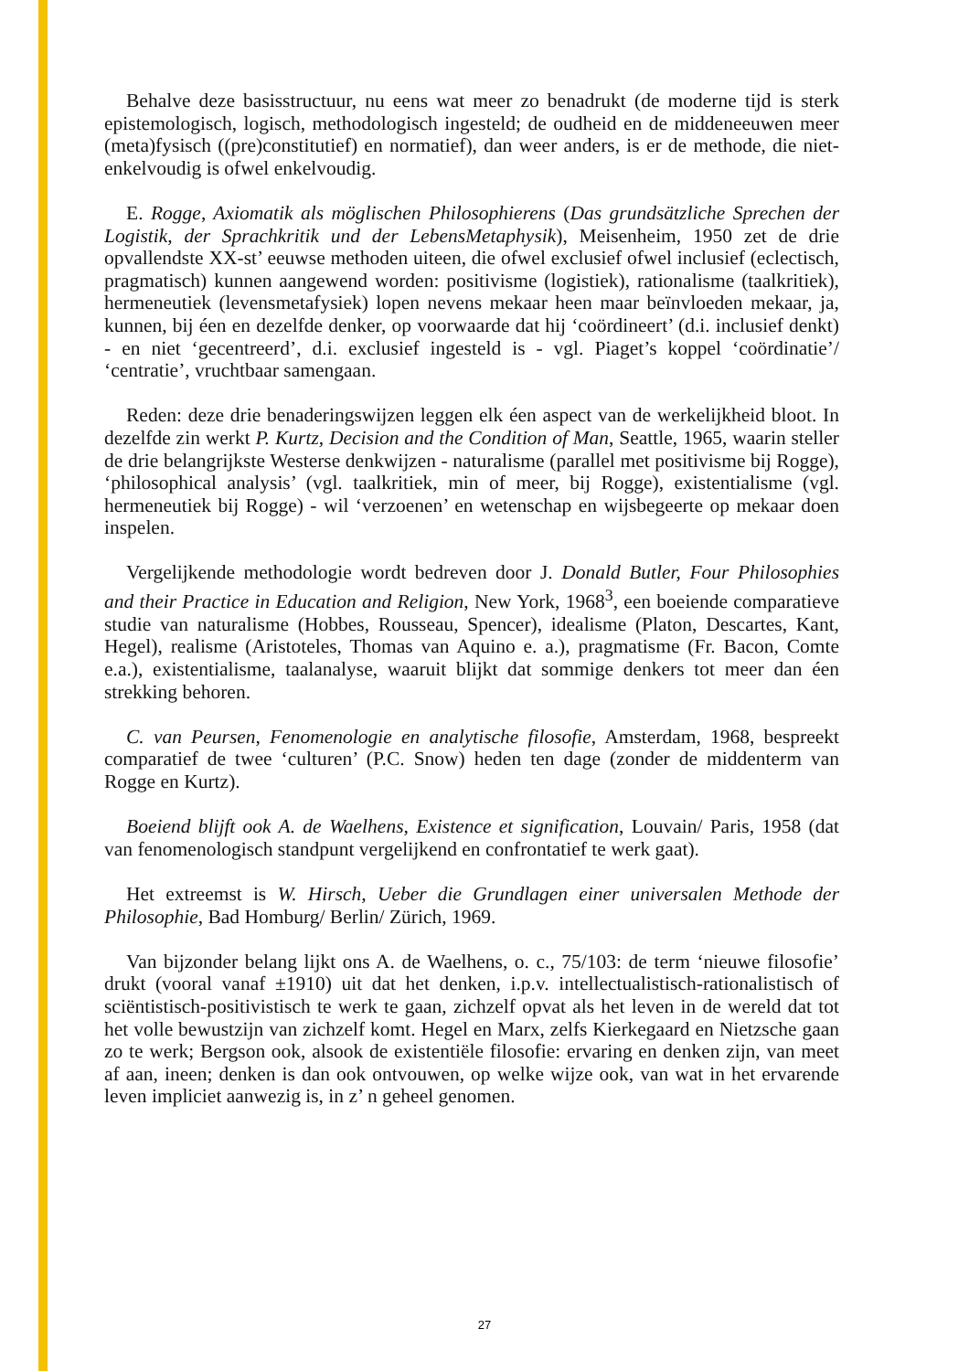Behalve deze basisstructuur, nu eens wat meer zo benadrukt (de moderne tijd is sterk epistemologisch, logisch, methodologisch ingesteld; de oudheid en de middeneeuwen meer (meta)fysisch ((pre)constitutief) en normatief), dan weer anders, is er de methode, die niet-enkelvoudig is ofwel enkelvoudig.
E. Rogge, Axiomatik als möglischen Philosophierens (Das grundsätzliche Sprechen der Logistik, der Sprachkritik und der LebensMetaphysik), Meisenheim, 1950 zet de drie opvallendste XX-st’ eeuwse methoden uiteen, die ofwel exclusief ofwel inclusief (eclectisch, pragmatisch) kunnen aangewend worden: positivisme (logistiek), rationalisme (taalkritiek), hermeneutiek (levensmetafysiek) lopen nevens mekaar heen maar beïnvloeden mekaar, ja, kunnen, bij éen en dezelfde denker, op voorwaarde dat hij ‘coördineert’ (d.i. inclusief denkt) - en niet ‘gecentreerd’, d.i. exclusief ingesteld is - vgl. Piaget’s koppel ‘coördinatie’/ ‘centratie’, vruchtbaar samengaan.
Reden: deze drie benaderingswijzen leggen elk éen aspect van de werkelijkheid bloot. In dezelfde zin werkt P. Kurtz, Decision and the Condition of Man, Seattle, 1965, waarin steller de drie belangrijkste Westerse denkwijzen - naturalisme (parallel met positivisme bij Rogge), ‘philosophical analysis’ (vgl. taalkritiek, min of meer, bij Rogge), existentialisme (vgl. hermeneutiek bij Rogge) - wil ‘verzoenen’ en wetenschap en wijsbegeerte op mekaar doen inspelen.
Vergelijkende methodologie wordt bedreven door J. Donald Butler, Four Philosophies and their Practice in Education and Religion, New York, 1968<sup>3</sup>, een boeiende comparatieve studie van naturalisme (Hobbes, Rousseau, Spencer), idealisme (Platon, Descartes, Kant, Hegel), realisme (Aristoteles, Thomas van Aquino e. a.), pragmatisme (Fr. Bacon, Comte e.a.), existentialisme, taalanalyse, waaruit blijkt dat sommige denkers tot meer dan éen strekking behoren.
C. van Peursen, Fenomenologie en analytische filosofie, Amsterdam, 1968, bespreekt comparatief de twee ‘culturen’ (P.C. Snow) heden ten dage (zonder de middenterm van Rogge en Kurtz).
Boeiend blijft ook A. de Waelhens, Existence et signification, Louvain/ Paris, 1958 (dat van fenomenologisch standpunt vergelijkend en confrontatief te werk gaat).
Het extreemst is W. Hirsch, Ueber die Grundlagen einer universalen Methode der Philosophie, Bad Homburg/ Berlin/ Zürich, 1969.
Van bijzonder belang lijkt ons A. de Waelhens, o. c., 75/103: de term ‘nieuwe filosofie’ drukt (vooral vanaf ±1910) uit dat het denken, i.p.v. intellectualistisch-rationalistisch of sciëntistisch-positivistisch te werk te gaan, zichzelf opvat als het leven in de wereld dat tot het volle bewustzijn van zichzelf komt. Hegel en Marx, zelfs Kierkegaard en Nietzsche gaan zo te werk; Bergson ook, alsook de existentiële filosofie: ervaring en denken zijn, van meet af aan, ineen; denken is dan ook ontvouwen, op welke wijze ook, van wat in het ervarende leven impliciet aanwezig is, in z’ n geheel genomen.
27